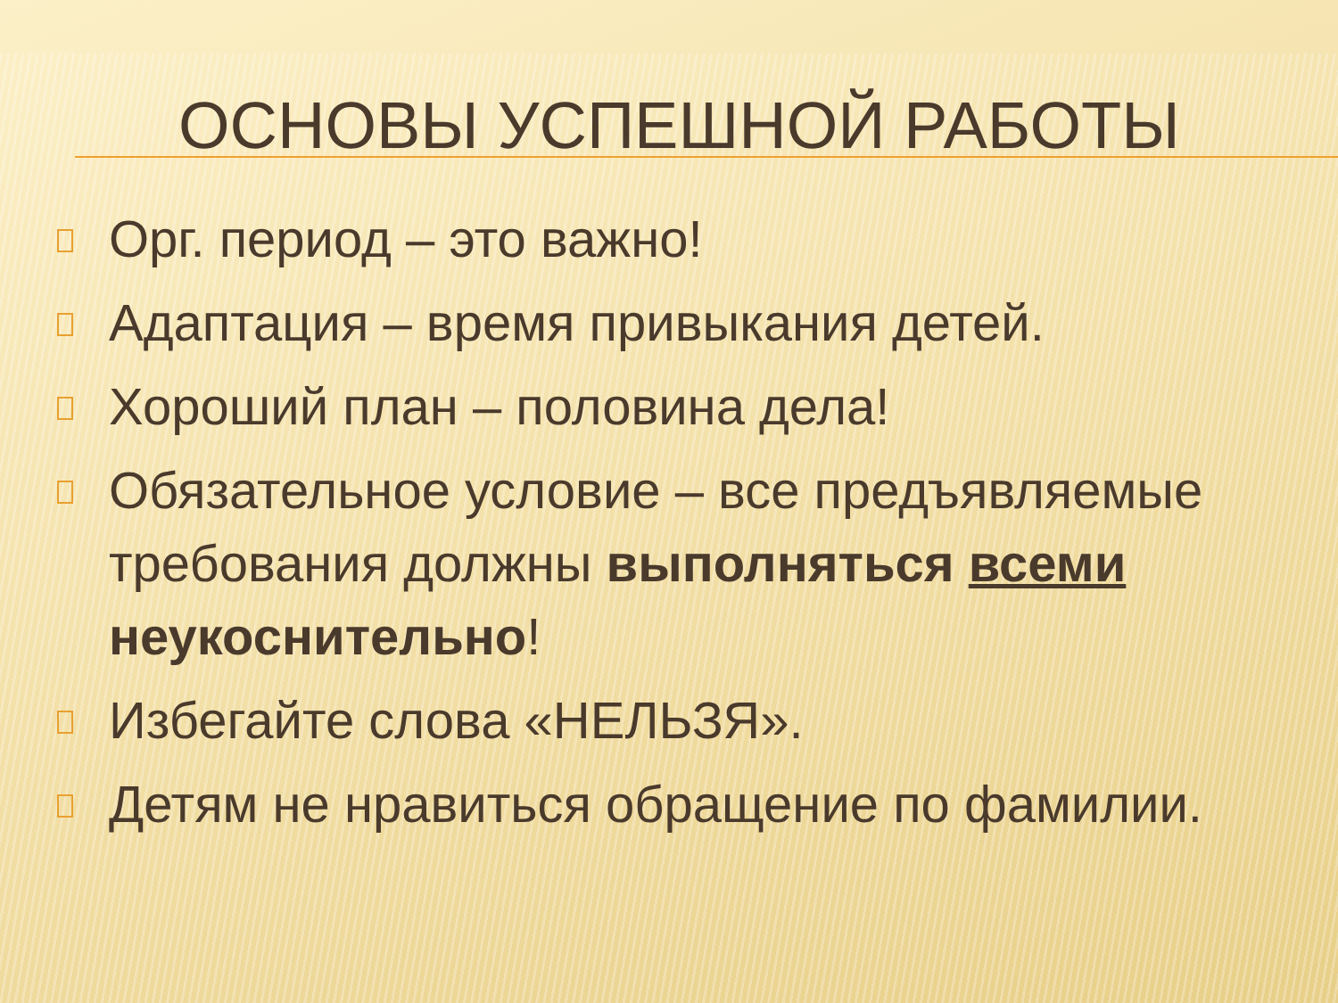ОСНОВЫ УСПЕШНОЙ РАБОТЫ
Орг. период – это важно!
Адаптация – время привыкания детей.
Хороший план – половина дела!
Обязательное условие – все предъявляемые требования должны выполняться всеми неукоснительно!
Избегайте слова «НЕЛЬЗЯ».
Детям не нравиться обращение по фамилии.